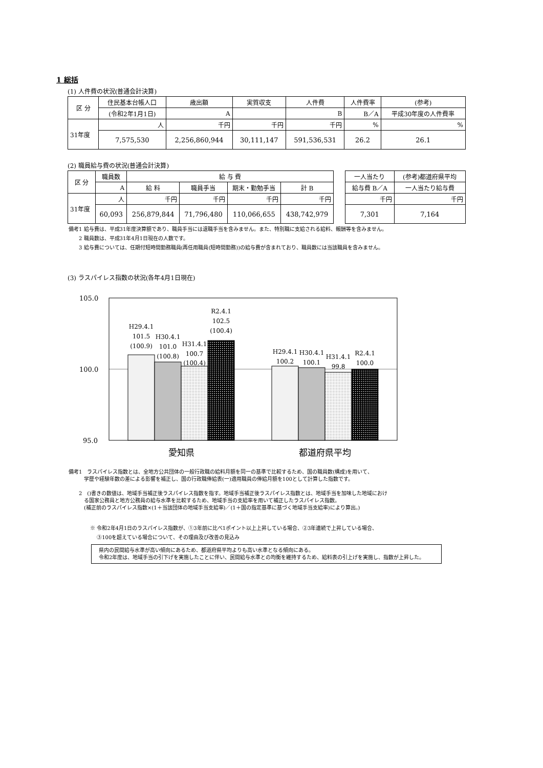1 総括
(1) 人件費の状況(普通会計決算)
| 区 分 | 住民基本台帳人口 | 歳出額 | 実質収支 | 人件費 | 人件費率 | (参考) |
| --- | --- | --- | --- | --- | --- | --- |
| | (令和2年1月1日) | A | | B | B／A | 平成30年度の人件費率 |
| 31年度 | 人 | 千円 | 千円 | 千円 | % | % |
| | 7,575,530 | 2,256,860,944 | 30,111,147 | 591,536,531 | 26.2 | 26.1 |
(2) 職員給与費の状況(普通会計決算)
| 区 分 | 職員数 | 給 与 費 | | | |
| --- | --- | --- | --- | --- | --- |
| | A | 給 料 | 職員手当 | 期末・勤勉手当 | 計 B |
| 31年度 | 人 | 千円 | 千円 | 千円 | 千円 |
| | 60,093 | 256,879,844 | 71,796,480 | 110,066,655 | 438,742,979 |
| 一人当たり | (参考)都道府県平均 |
| --- | --- |
| 給与費 B／A | 一人当たり給与費 |
| 千円 | 千円 |
| 7,301 | 7,164 |
備考1 給与費は、平成31年度決算額であり、職員手当には退職手当を含みません。また、特別職に支給される給料、報酬等を含みません。
　　2 職員数は、平成31年4月1日現在の人数です。
　　3 給与費については、任期付短時間勤務職員(再任用職員(短時間勤務))の給与費が含まれており、職員数には当該職員を含みません。
(3) ラスパイレス指数の状況(各年4月1日現在)
105.0
100.0
95.0
H29.4.1
101.5
(100.9)
H30.4.1
101.0
(100.8)
H31.4.1
100.7
(100.4)
R2.4.1
102.5
(100.4)
H29.4.1
100.2
H30.4.1
100.1
H31.4.1
99.8
R2.4.1
100.0
愛知県
都道府県平均
備考1　ラスパイレス指数とは、全地方公共団体の一般行政職の給料月額を同一の基準で比較するため、国の職員数(構成)を用いて、
　　　学歴や経験年数の差による影響を補正し、国の行政職俸給表(一)適用職員の俸給月額を100として計算した指数です。
　　2　()書きの数値は、地域手当補正後ラスパイレス指数を指す。地域手当補正後ラスパイレス指数とは、地域手当を加味した地域におけ
　　　る国家公務員と地方公務員の給与水準を比較するため、地域手当の支給率を用いて補正したラスパイレス指数。
　　　(補正前のラスパイレス指数×(1＋当該団体の地域手当支給率)／(1＋国の指定基準に基づく地域手当支給率)により算出。)
※ 令和2年4月1日のラスパイレス指数が、①3年前に比べ1ポイント以上上昇している場合、②3年連続で上昇している場合、
　 ③100を超えている場合について、その理由及び改善の見込み
　県内の民間給与水準が高い傾向にあるため、都道府県平均よりも高い水準となる傾向にある。
　令和2年度は、地域手当の引下げを実施したことに伴い、民間給与水準との均衡を維持するため、給料表の引上げを実施し、指数が上昇した。